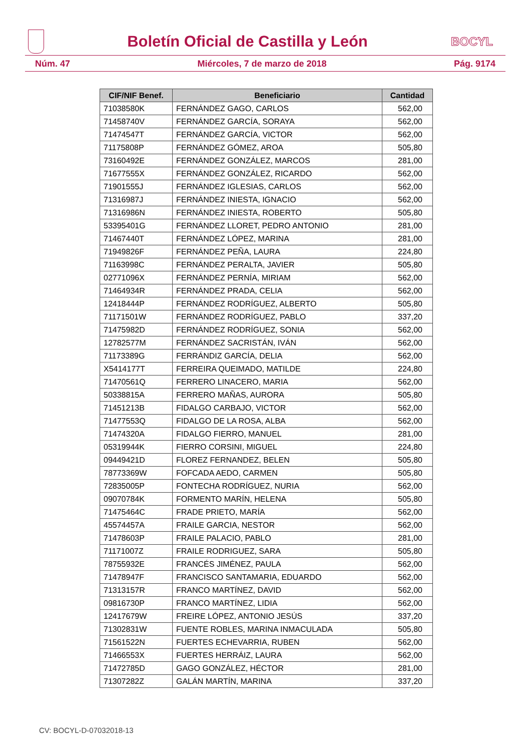Boletín Oficial de Castilla y León BOCYL
Núm. 47 Miércoles, 7 de marzo de 2018 Pág. 9174
| CIF/NIF Benef. | Beneficiario | Cantidad |
| --- | --- | --- |
| 71038580K | FERNÁNDEZ GAGO, CARLOS | 562,00 |
| 71458740V | FERNÁNDEZ GARCÍA, SORAYA | 562,00 |
| 71474547T | FERNÁNDEZ GARCÍA, VICTOR | 562,00 |
| 71175808P | FERNÁNDEZ GÓMEZ, AROA | 505,80 |
| 73160492E | FERNÁNDEZ GONZÁLEZ, MARCOS | 281,00 |
| 71677555X | FERNÁNDEZ GONZÁLEZ, RICARDO | 562,00 |
| 71901555J | FERNÁNDEZ IGLESIAS, CARLOS | 562,00 |
| 71316987J | FERNÁNDEZ INIESTA, IGNACIO | 562,00 |
| 71316986N | FERNÁNDEZ INIESTA, ROBERTO | 505,80 |
| 53395401G | FERNÁNDEZ LLORET, PEDRO ANTONIO | 281,00 |
| 71467440T | FERNÁNDEZ LÓPEZ, MARINA | 281,00 |
| 71949826F | FERNÁNDEZ PEÑA, LAURA | 224,80 |
| 71163998C | FERNÁNDEZ PERALTA, JAVIER | 505,80 |
| 02771096X | FERNÁNDEZ PERNÍA, MIRIAM | 562,00 |
| 71464934R | FERNÁNDEZ PRADA, CELIA | 562,00 |
| 12418444P | FERNÁNDEZ RODRÍGUEZ, ALBERTO | 505,80 |
| 71171501W | FERNÁNDEZ RODRÍGUEZ, PABLO | 337,20 |
| 71475982D | FERNÁNDEZ RODRÍGUEZ, SONIA | 562,00 |
| 12782577M | FERNÁNDEZ SACRISTÁN, IVÁN | 562,00 |
| 71173389G | FERRÁNDIZ GARCÍA, DELIA | 562,00 |
| X5414177T | FERREIRA QUEIMADO, MATILDE | 224,80 |
| 71470561Q | FERRERO LINACERO, MARIA | 562,00 |
| 50338815A | FERRERO MAÑAS, AURORA | 505,80 |
| 71451213B | FIDALGO CARBAJO, VICTOR | 562,00 |
| 71477553Q | FIDALGO DE LA ROSA, ALBA | 562,00 |
| 71474320A | FIDALGO FIERRO, MANUEL | 281,00 |
| 05319944K | FIERRO CORSINI, MIGUEL | 224,80 |
| 09449421D | FLOREZ FERNANDEZ, BELEN | 505,80 |
| 78773369W | FOFCADA AEDO, CARMEN | 505,80 |
| 72835005P | FONTECHA RODRÍGUEZ, NURIA | 562,00 |
| 09070784K | FORMENTO MARÍN, HELENA | 505,80 |
| 71475464C | FRADE PRIETO, MARÍA | 562,00 |
| 45574457A | FRAILE GARCIA, NESTOR | 562,00 |
| 71478603P | FRAILE PALACIO, PABLO | 281,00 |
| 71171007Z | FRAILE RODRIGUEZ, SARA | 505,80 |
| 78755932E | FRANCÉS JIMÉNEZ, PAULA | 562,00 |
| 71478947F | FRANCISCO SANTAMARIA, EDUARDO | 562,00 |
| 71313157R | FRANCO MARTÍNEZ, DAVID | 562,00 |
| 09816730P | FRANCO MARTÍNEZ, LIDIA | 562,00 |
| 12417679W | FREIRE LÓPEZ, ANTONIO JESÚS | 337,20 |
| 71302831W | FUENTE ROBLES, MARINA INMACULADA | 505,80 |
| 71561522N | FUERTES ECHEVARRIA, RUBEN | 562,00 |
| 71466553X | FUERTES HERRÁIZ, LAURA | 562,00 |
| 71472785D | GAGO GONZÁLEZ, HÉCTOR | 281,00 |
| 71307282Z | GALÁN MARTÍN, MARINA | 337,20 |
CV: BOCYL-D-07032018-13